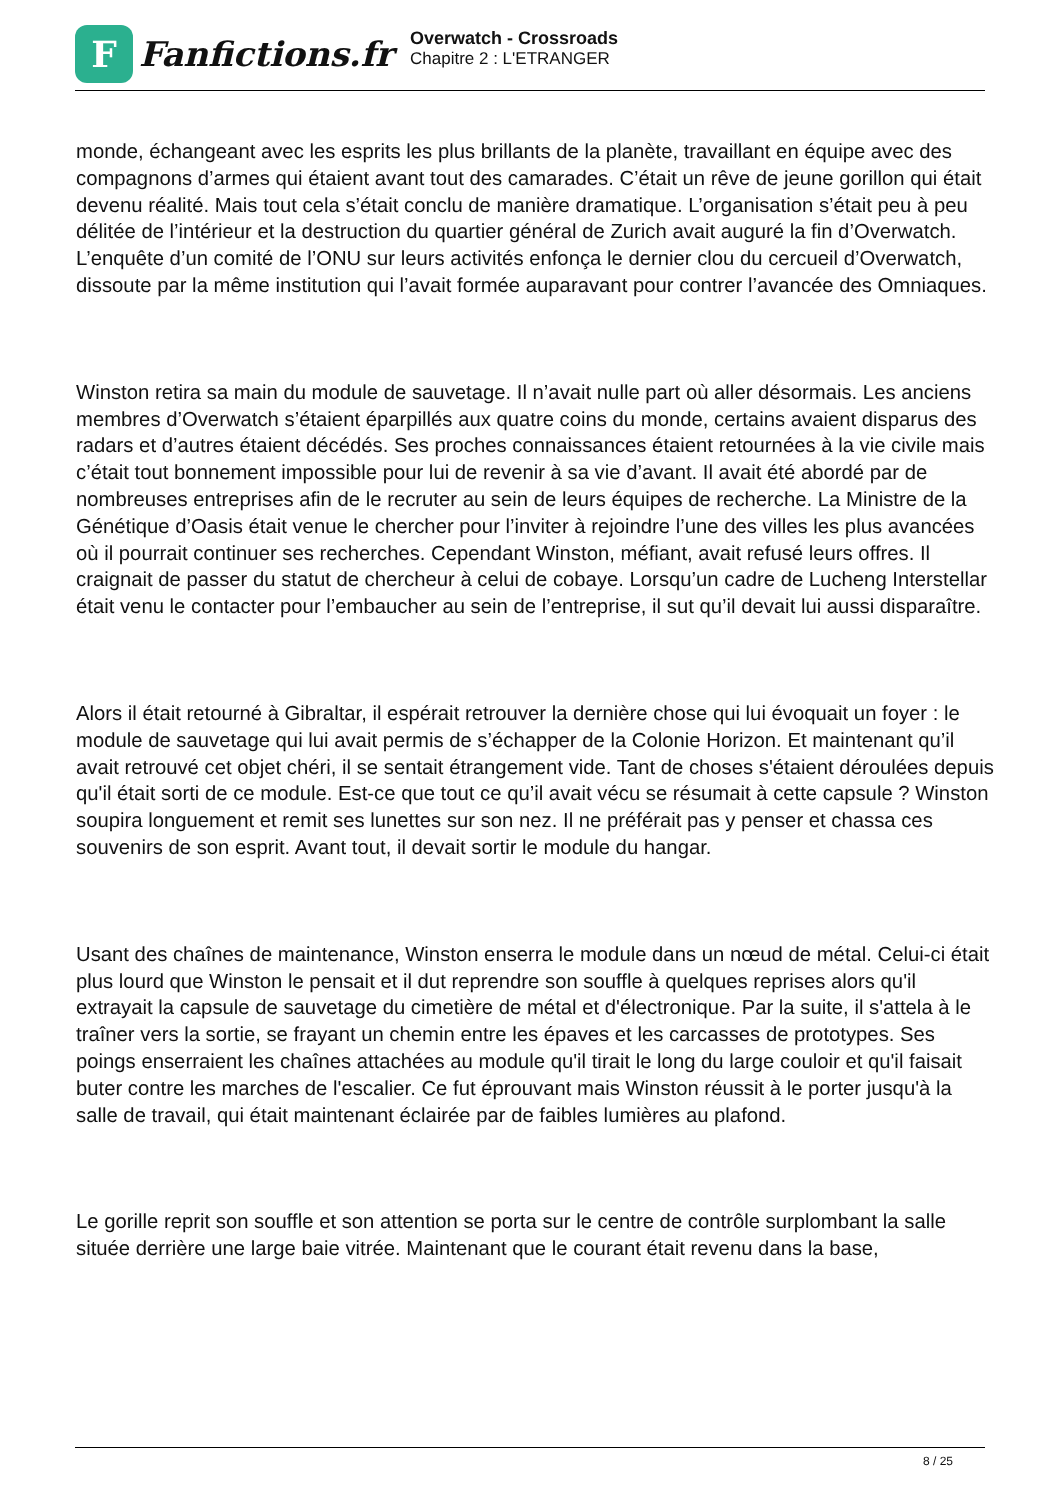F
Fanfictions.fr
Overwatch - Crossroads
Chapitre 2 : L'ETRANGER
monde, échangeant avec les esprits les plus brillants de la planète, travaillant en équipe avec des compagnons d’armes qui étaient avant tout des camarades. C’était un rêve de jeune gorillon qui était devenu réalité. Mais tout cela s’était conclu de manière dramatique. L’organisation s’était peu à peu délitée de l’intérieur et la destruction du quartier général de Zurich avait auguré la fin d’Overwatch. L’enquête d’un comité de l’ONU sur leurs activités enfonça le dernier clou du cercueil d’Overwatch, dissoute par la même institution qui l’avait formée auparavant pour contrer l’avancée des Omniaques.
Winston retira sa main du module de sauvetage. Il n’avait nulle part où aller désormais. Les anciens membres d’Overwatch s’étaient éparpillés aux quatre coins du monde, certains avaient disparus des radars et d’autres étaient décédés. Ses proches connaissances étaient retournées à la vie civile mais c’était tout bonnement impossible pour lui de revenir à sa vie d’avant. Il avait été abordé par de nombreuses entreprises afin de le recruter au sein de leurs équipes de recherche. La Ministre de la Génétique d’Oasis était venue le chercher pour l’inviter à rejoindre l’une des villes les plus avancées où il pourrait continuer ses recherches. Cependant Winston, méfiant, avait refusé leurs offres. Il craignait de passer du statut de chercheur à celui de cobaye. Lorsqu’un cadre de Lucheng Interstellar était venu le contacter pour l’embaucher au sein de l’entreprise, il sut qu’il devait lui aussi disparaître.
Alors il était retourné à Gibraltar, il espérait retrouver la dernière chose qui lui évoquait un foyer : le module de sauvetage qui lui avait permis de s’échapper de la Colonie Horizon. Et maintenant qu’il avait retrouvé cet objet chéri, il se sentait étrangement vide. Tant de choses s'étaient déroulées depuis qu'il était sorti de ce module. Est-ce que tout ce qu’il avait vécu se résumait à cette capsule ? Winston soupira longuement et remit ses lunettes sur son nez. Il ne préférait pas y penser et chassa ces souvenirs de son esprit. Avant tout, il devait sortir le module du hangar.
Usant des chaînes de maintenance, Winston enserra le module dans un nœud de métal. Celui-ci était plus lourd que Winston le pensait et il dut reprendre son souffle à quelques reprises alors qu'il extrayait la capsule de sauvetage du cimetière de métal et d'électronique. Par la suite, il s'attela à le traîner vers la sortie, se frayant un chemin entre les épaves et les carcasses de prototypes. Ses poings enserraient les chaînes attachées au module qu'il tirait le long du large couloir et qu'il faisait buter contre les marches de l'escalier. Ce fut éprouvant mais Winston réussit à le porter jusqu'à la salle de travail, qui était maintenant éclairée par de faibles lumières au plafond.
Le gorille reprit son souffle et son attention se porta sur le centre de contrôle surplombant la salle située derrière une large baie vitrée. Maintenant que le courant était revenu dans la base,
8 / 25